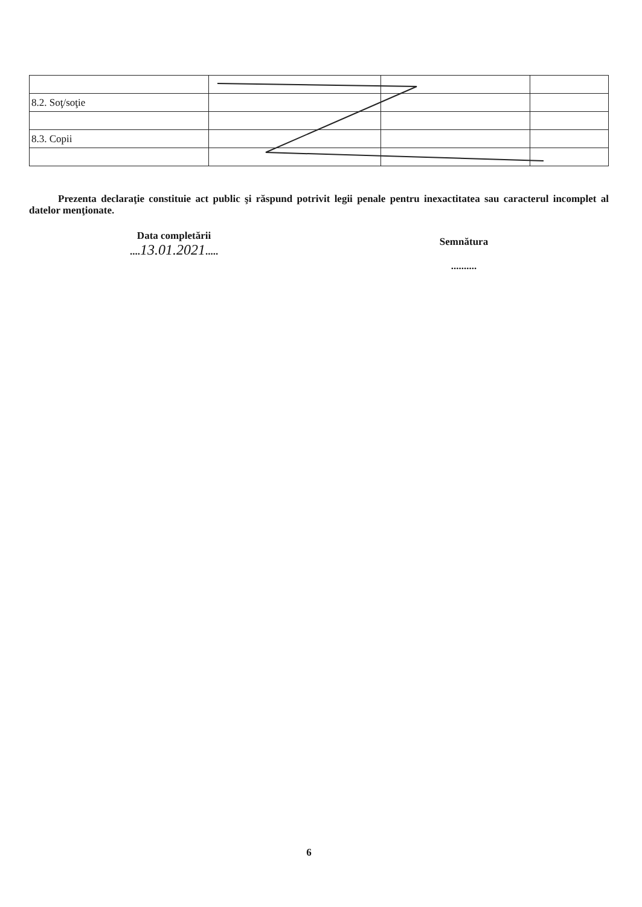| 8.2. Soţ/soţie | | | |
| 8.3. Copii | | | |
Prezenta declaraţie constituie act public şi răspund potrivit legii penale pentru inexactitatea sau caracterul incomplet al datelor menţionate.
Data completării
....13.01.2021.....
Semnătura
..........
6